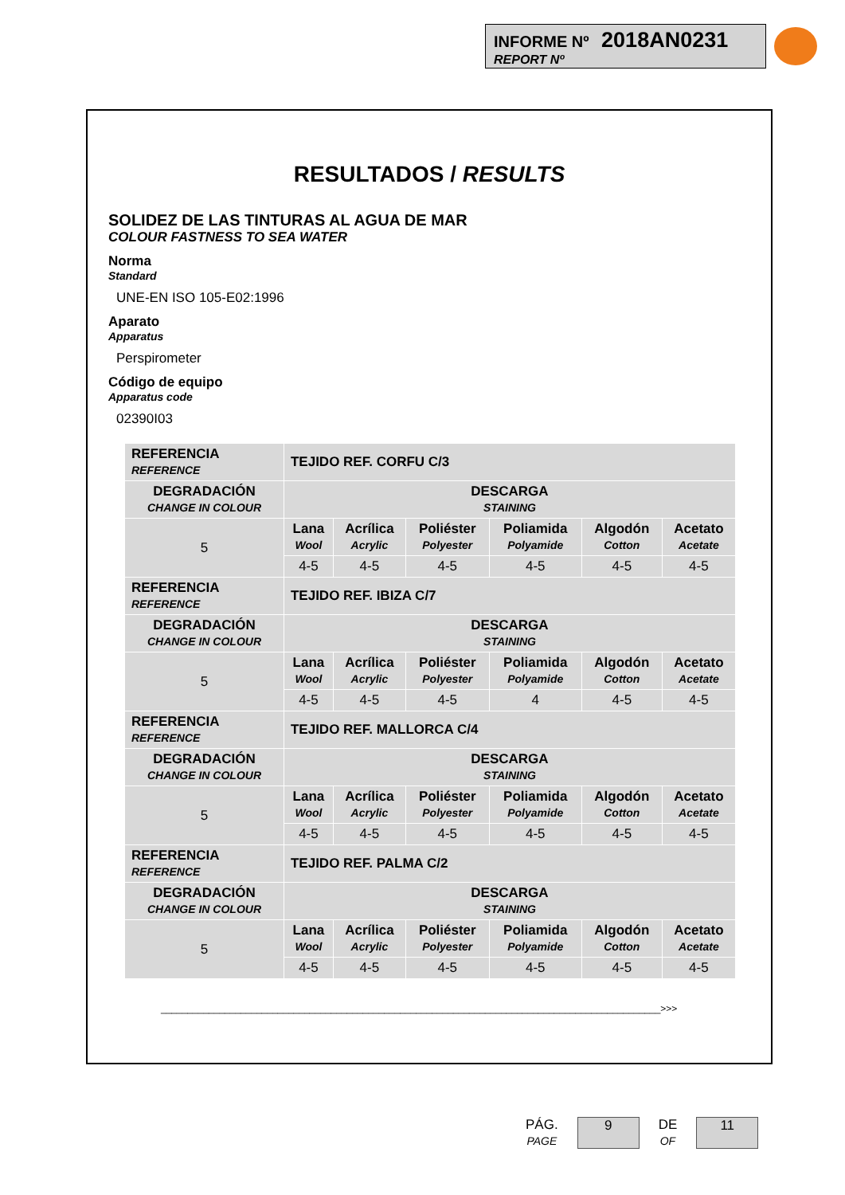INFORME Nº 2018AN0231
REPORT Nº
RESULTADOS / RESULTS
SOLIDEZ DE LAS TINTURAS AL AGUA DE MAR
COLOUR FASTNESS TO SEA WATER
Norma
Standard
UNE-EN ISO 105-E02:1996
Aparato
Apparatus
Perspirometer
Código de equipo
Apparatus code
02390I03
| REFERENCIA REFERENCE | TEJIDO REF. CORFU C/3 | | | | | |
| DEGRADACIÓN CHANGE IN COLOUR | DESCARGA STAINING | | | | | |
| 5 | Lana Wool | Acrílica Acrylic | Poliéster Polyester | Poliamida Polyamide | Algodón Cotton | Acetato Acetate |
| | 4-5 | 4-5 | 4-5 | 4-5 | 4-5 | 4-5 |
| REFERENCIA REFERENCE | TEJIDO REF. IBIZA C/7 | | | | | |
| DEGRADACIÓN CHANGE IN COLOUR | DESCARGA STAINING | | | | | |
| 5 | Lana Wool | Acrílica Acrylic | Poliéster Polyester | Poliamida Polyamide | Algodón Cotton | Acetato Acetate |
| | 4-5 | 4-5 | 4-5 | 4 | 4-5 | 4-5 |
| REFERENCIA REFERENCE | TEJIDO REF. MALLORCA C/4 | | | | | |
| DEGRADACIÓN CHANGE IN COLOUR | DESCARGA STAINING | | | | | |
| 5 | Lana Wool | Acrílica Acrylic | Poliéster Polyester | Poliamida Polyamide | Algodón Cotton | Acetato Acetate |
| | 4-5 | 4-5 | 4-5 | 4-5 | 4-5 | 4-5 |
| REFERENCIA REFERENCE | TEJIDO REF. PALMA C/2 | | | | | |
| DEGRADACIÓN CHANGE IN COLOUR | DESCARGA STAINING | | | | | |
| 5 | Lana Wool | Acrílica Acrylic | Poliéster Polyester | Poliamida Polyamide | Algodón Cotton | Acetato Acetate |
| | 4-5 | 4-5 | 4-5 | 4-5 | 4-5 | 4-5 |
______________________________________________________________________________________________>>>
PÁG.
PAGE
9
DE
OF
11